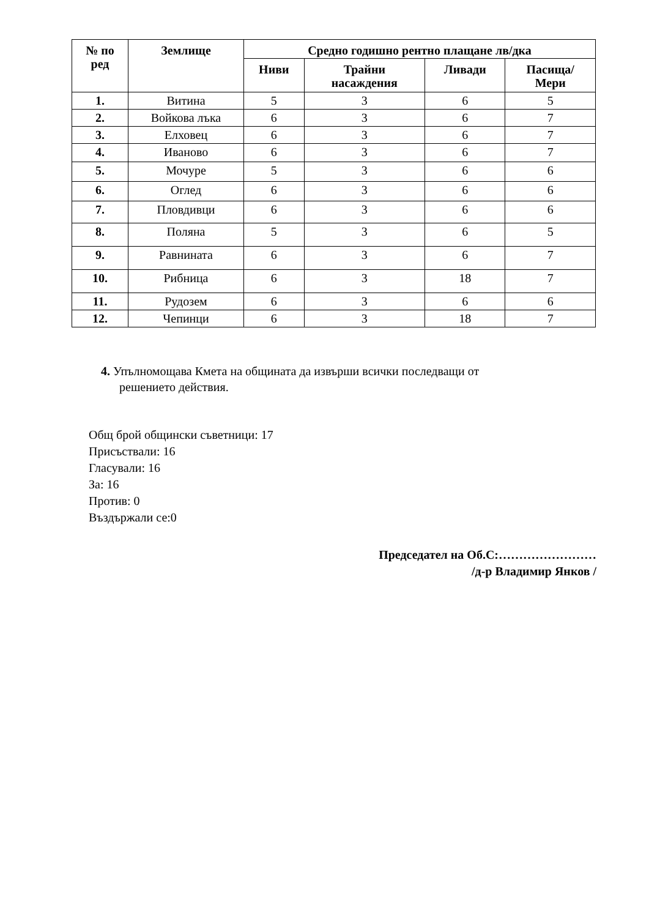| № по ред | Землище | Средно годишно рентно плащане лв/дка | | | |
| --- | --- | --- | --- | --- | --- |
| | | Ниви | Трайни насаждения | Ливади | Пасища/ Мери |
| 1. | Витина | 5 | 3 | 6 | 5 |
| 2. | Войкова лъка | 6 | 3 | 6 | 7 |
| 3. | Елховец | 6 | 3 | 6 | 7 |
| 4. | Иваново | 6 | 3 | 6 | 7 |
| 5. | Мочуре | 5 | 3 | 6 | 6 |
| 6. | Оглед | 6 | 3 | 6 | 6 |
| 7. | Пловдивци | 6 | 3 | 6 | 6 |
| 8. | Поляна | 5 | 3 | 6 | 5 |
| 9. | Равнината | 6 | 3 | 6 | 7 |
| 10. | Рибница | 6 | 3 | 18 | 7 |
| 11. | Рудозем | 6 | 3 | 6 | 6 |
| 12. | Чепинци | 6 | 3 | 18 | 7 |
4. Упълномощава Кмета на общината да извърши всички последващи от
решението действия.
Общ брой общински съветници: 17
Присъствали: 16
Гласували: 16
За: 16
Против: 0
Въздържали се:0
Председател на Об.С:……………………
/д-р Владимир Янков /